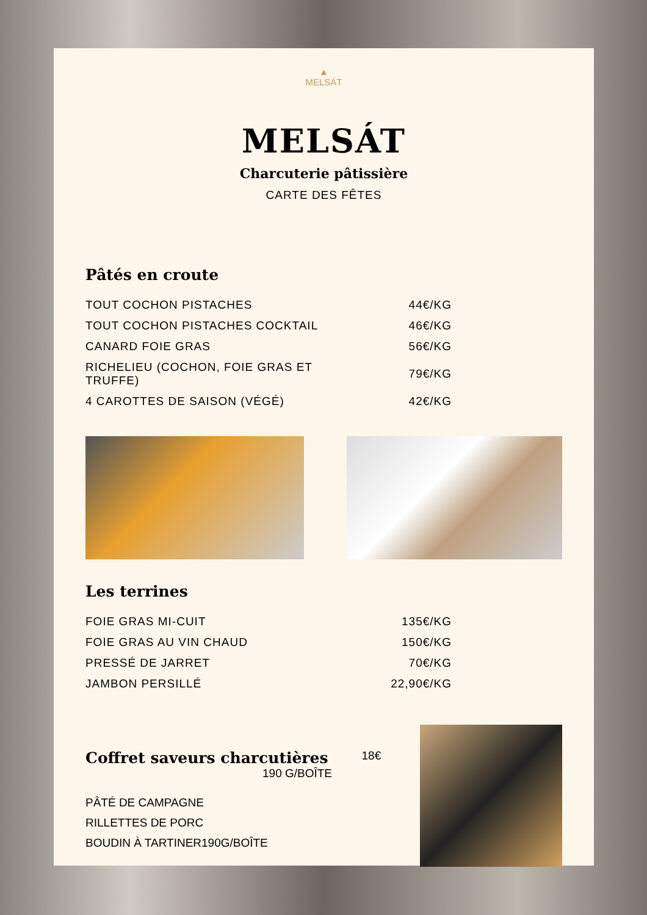▲
MELSÁT
MELSÁT
Charcuterie pâtissière
CARTE DES FÊTES
Pâtés en croute
| TOUT COCHON PISTACHES | 44€/KG |
| TOUT COCHON PISTACHES COCKTAIL | 46€/KG |
| CANARD FOIE GRAS | 56€/KG |
| RICHELIEU (COCHON, FOIE GRAS ET TRUFFE) | 79€/KG |
| 4 CAROTTES DE SAISON (VÉGÉ) | 42€/KG |
Les terrines
| FOIE GRAS MI-CUIT | 135€/KG |
| FOIE GRAS AU VIN CHAUD | 150€/KG |
| PRESSÉ DE JARRET | 70€/KG |
| JAMBON PERSILLÉ | 22,90€/KG |
Coffret saveurs charcutières
18€
190 G/BOÎTE
PÂTÉ DE CAMPAGNE
RILLETTES DE PORC
BOUDIN À TARTINER190G/BOÎTE